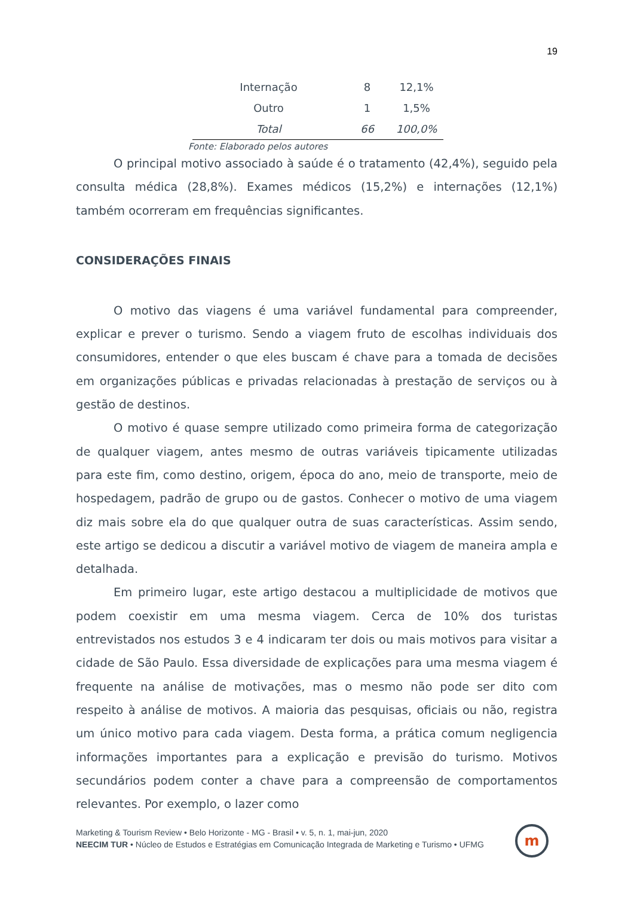19
| Internação | 8 | 12,1% |
| Outro | 1 | 1,5% |
| Total | 66 | 100,0% |
Fonte: Elaborado pelos autores
O principal motivo associado à saúde é o tratamento (42,4%), seguido pela consulta médica (28,8%). Exames médicos (15,2%) e internações (12,1%) também ocorreram em frequências significantes.
CONSIDERAÇÕES FINAIS
O motivo das viagens é uma variável fundamental para compreender, explicar e prever o turismo. Sendo a viagem fruto de escolhas individuais dos consumidores, entender o que eles buscam é chave para a tomada de decisões em organizações públicas e privadas relacionadas à prestação de serviços ou à gestão de destinos.
O motivo é quase sempre utilizado como primeira forma de categorização de qualquer viagem, antes mesmo de outras variáveis tipicamente utilizadas para este fim, como destino, origem, época do ano, meio de transporte, meio de hospedagem, padrão de grupo ou de gastos. Conhecer o motivo de uma viagem diz mais sobre ela do que qualquer outra de suas características. Assim sendo, este artigo se dedicou a discutir a variável motivo de viagem de maneira ampla e detalhada.
Em primeiro lugar, este artigo destacou a multiplicidade de motivos que podem coexistir em uma mesma viagem. Cerca de 10% dos turistas entrevistados nos estudos 3 e 4 indicaram ter dois ou mais motivos para visitar a cidade de São Paulo. Essa diversidade de explicações para uma mesma viagem é frequente na análise de motivações, mas o mesmo não pode ser dito com respeito à análise de motivos. A maioria das pesquisas, oficiais ou não, registra um único motivo para cada viagem. Desta forma, a prática comum negligencia informações importantes para a explicação e previsão do turismo. Motivos secundários podem conter a chave para a compreensão de comportamentos relevantes. Por exemplo, o lazer como
Marketing & Tourism Review • Belo Horizonte - MG - Brasil • v. 5, n. 1, mai-jun, 2020
NEECIM TUR • Núcleo de Estudos e Estratégias em Comunicação Integrada de Marketing e Turismo • UFMG
m